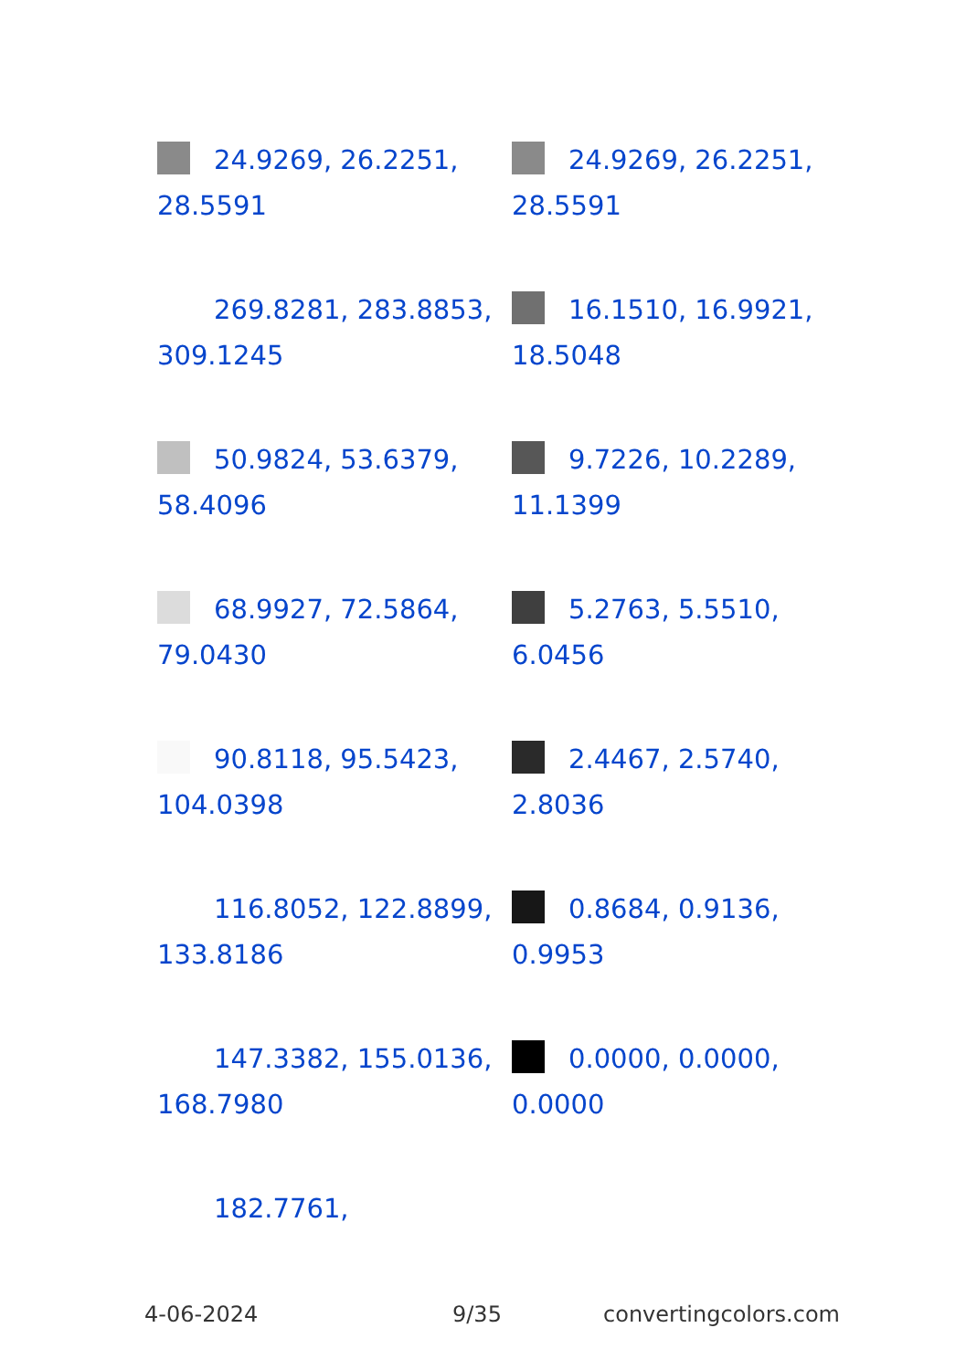24.9269, 26.2251, 28.5591
24.9269, 26.2251, 28.5591
269.8281, 283.8853, 309.1245
16.1510, 16.9921, 18.5048
50.9824, 53.6379, 58.4096
9.7226, 10.2289, 11.1399
68.9927, 72.5864, 79.0430
5.2763, 5.5510, 6.0456
90.8118, 95.5423, 104.0398
2.4467, 2.5740, 2.8036
116.8052, 122.8899, 133.8186
0.8684, 0.9136, 0.9953
147.3382, 155.0136, 168.7980
0.0000, 0.0000, 0.0000
182.7761,
4-06-2024 9/35 convertingcolors.com